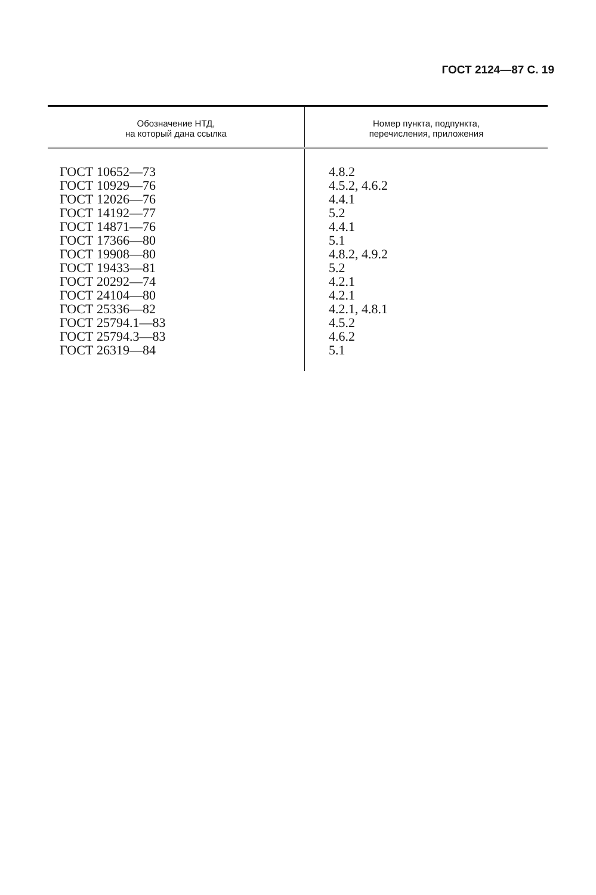ГОСТ 2124—87 С. 19
| Обозначение НТД, на который дана ссылка | Номер пункта, подпункта, перечисления, приложения |
| --- | --- |
| ГОСТ 10652—73 | 4.8.2 |
| ГОСТ 10929—76 | 4.5.2, 4.6.2 |
| ГОСТ 12026—76 | 4.4.1 |
| ГОСТ 14192—77 | 5.2 |
| ГОСТ 14871—76 | 4.4.1 |
| ГОСТ 17366—80 | 5.1 |
| ГОСТ 19908—80 | 4.8.2, 4.9.2 |
| ГОСТ 19433—81 | 5.2 |
| ГОСТ 20292—74 | 4.2.1 |
| ГОСТ 24104—80 | 4.2.1 |
| ГОСТ 25336—82 | 4.2.1, 4.8.1 |
| ГОСТ 25794.1—83 | 4.5.2 |
| ГОСТ 25794.3—83 | 4.6.2 |
| ГОСТ 26319—84 | 5.1 |